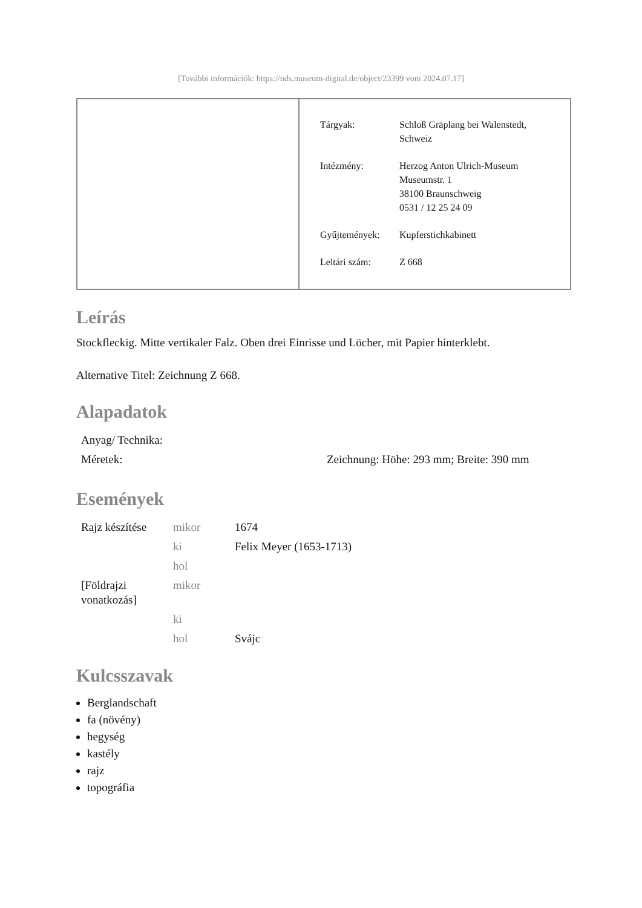[További információk: https://nds.museum-digital.de/object/23399 vom 2024.07.17]
| Tárgyak: | Schloß Gräplang bei Walenstedt, Schweiz |
| Intézmény: | Herzog Anton Ulrich-Museum Museumstr. 1 38100 Braunschweig 0531 / 12 25 24 09 |
| Gyűjtemények: | Kupferstichkabinett |
| Leltári szám: | Z 668 |
Leírás
Stockfleckig. Mitte vertikaler Falz. Oben drei Einrisse und Löcher, mit Papier hinterklebt.
Alternative Titel: Zeichnung Z 668.
Alapadatok
| Anyag/ Technika: | |
| Méretek: | Zeichnung: Höhe: 293 mm; Breite: 390 mm |
Események
| Rajz készítése | mikor | 1674 |
| | ki | Felix Meyer (1653-1713) |
| | hol | |
| [Földrajzi vonatkozás] | mikor | |
| | ki | |
| | hol | Svájc |
Kulcsszavak
Berglandschaft
fa (növény)
hegység
kastély
rajz
topográfia